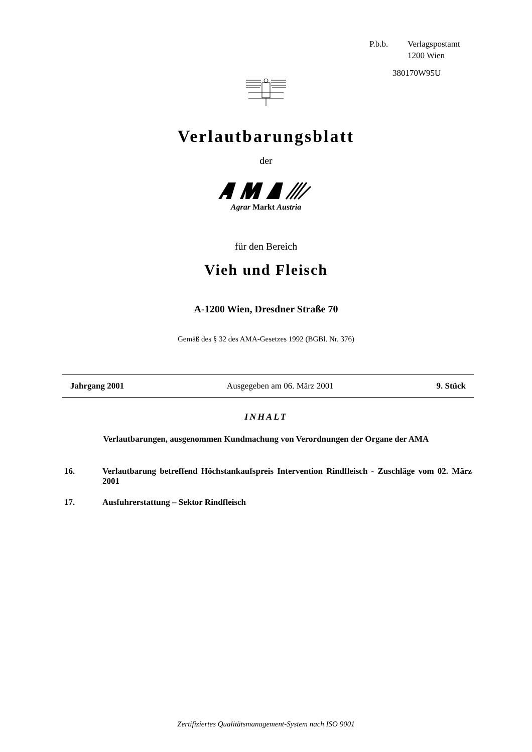P.b.b. Verlagspostamt
1200 Wien
380170W95U
Verlautbarungsblatt
der
Agrar Markt Austria
für den Bereich
Vieh und Fleisch
A-1200 Wien, Dresdner Straße 70
Gemäß des § 32 des AMA-Gesetzes 1992 (BGBl. Nr. 376)
Jahrgang 2001 Ausgegeben am 06. März 2001 9. Stück
INHALT
Verlautbarungen, ausgenommen Kundmachung von Verordnungen der Organe der AMA
16. Verlautbarung betreffend Höchstankaufspreis Intervention Rindfleisch - Zuschläge vom 02. März 2001
17. Ausfuhrerstattung – Sektor Rindfleisch
Zertifiziertes Qualitätsmanagement-System nach ISO 9001